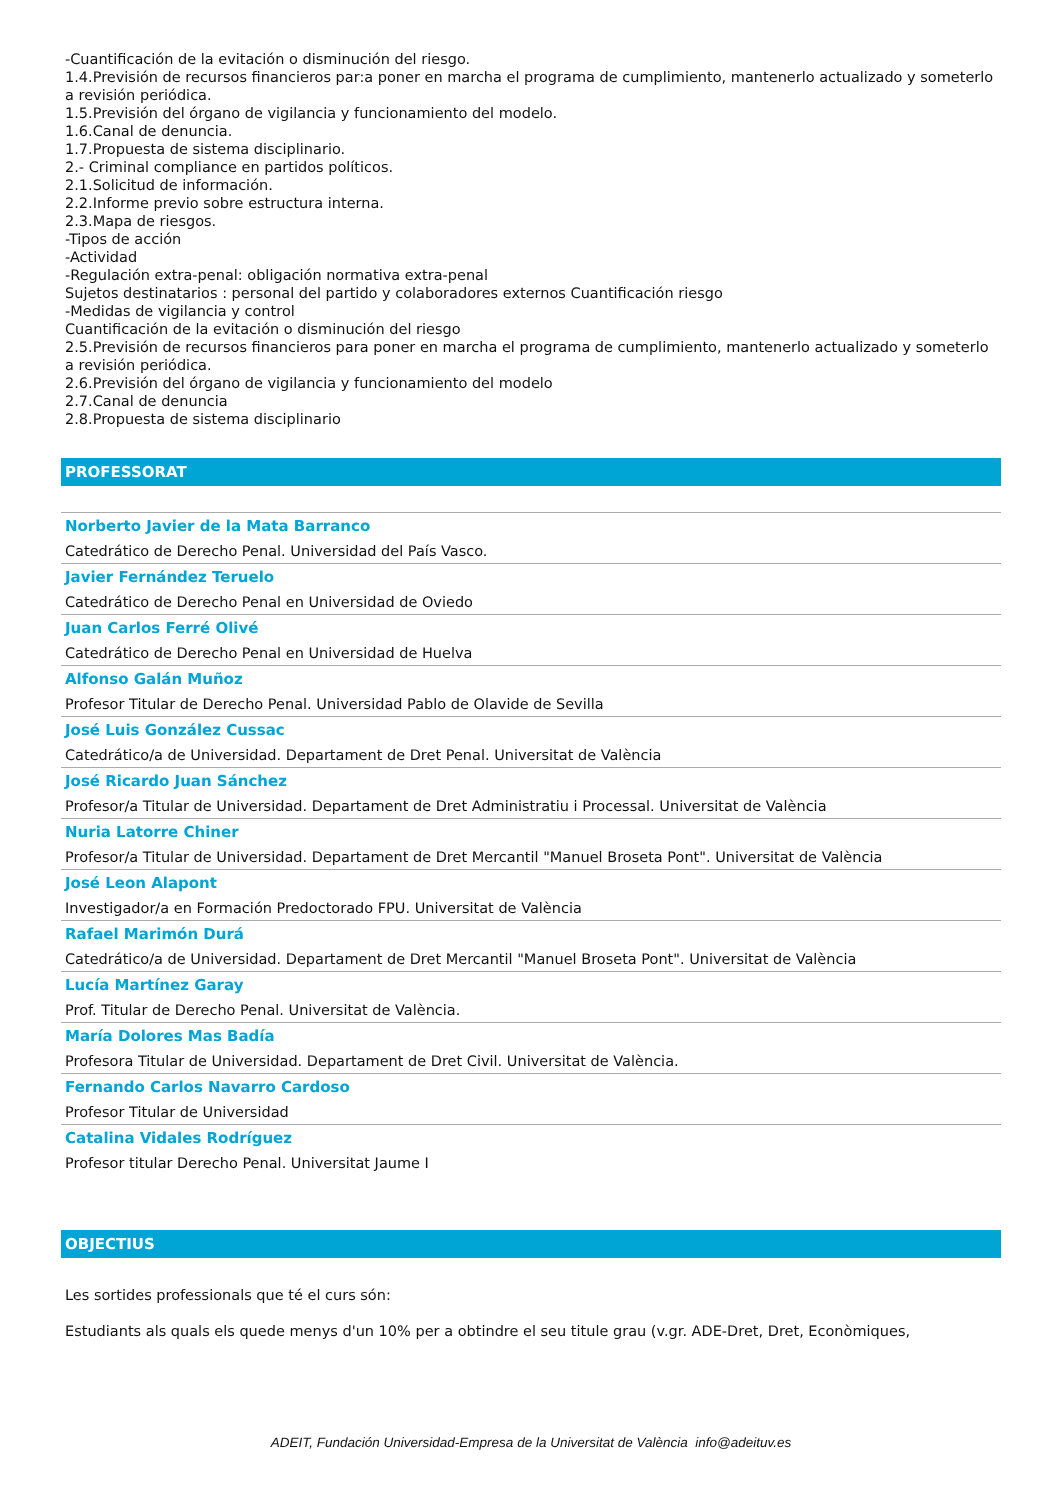-Cuantificación de la evitación o disminución del riesgo.
1.4.Previsión de recursos financieros par:a poner en marcha el programa de cumplimiento, mantenerlo actualizado y someterlo a revisión periódica.
1.5.Previsión del órgano de vigilancia y funcionamiento del modelo.
1.6.Canal de denuncia.
1.7.Propuesta de sistema disciplinario.
2.- Criminal compliance en partidos políticos.
2.1.Solicitud de información.
2.2.Informe previo sobre estructura interna.
2.3.Mapa de riesgos.
-Tipos de acción
-Actividad
-Regulación extra-penal: obligación normativa extra-penal
Sujetos destinatarios : personal del partido y colaboradores externos Cuantificación riesgo
-Medidas de vigilancia y control
Cuantificación de la evitación o disminución del riesgo
2.5.Previsión de recursos financieros para poner en marcha el programa de cumplimiento, mantenerlo actualizado y someterlo a revisión periódica.
2.6.Previsión del órgano de vigilancia y funcionamiento del modelo
2.7.Canal de denuncia
2.8.Propuesta de sistema disciplinario
PROFESSORAT
Norberto Javier de la Mata Barranco
Catedrático de Derecho Penal. Universidad del País Vasco.
Javier Fernández Teruelo
Catedrático de Derecho Penal en Universidad de Oviedo
Juan Carlos Ferré Olivé
Catedrático de Derecho Penal en Universidad de Huelva
Alfonso Galán Muñoz
Profesor Titular de Derecho Penal. Universidad Pablo de Olavide de Sevilla
José Luis González Cussac
Catedrático/a de Universidad. Departament de Dret Penal. Universitat de València
José Ricardo Juan Sánchez
Profesor/a Titular de Universidad. Departament de Dret Administratiu i Processal. Universitat de València
Nuria Latorre Chiner
Profesor/a Titular de Universidad. Departament de Dret Mercantil "Manuel Broseta Pont". Universitat de València
José Leon Alapont
Investigador/a en Formación Predoctorado FPU. Universitat de València
Rafael Marimón Durá
Catedrático/a de Universidad. Departament de Dret Mercantil "Manuel Broseta Pont". Universitat de València
Lucía Martínez Garay
Prof. Titular de Derecho Penal. Universitat de València.
María Dolores Mas Badía
Profesora Titular de Universidad. Departament de Dret Civil. Universitat de València.
Fernando Carlos Navarro Cardoso
Profesor Titular de Universidad
Catalina Vidales Rodríguez
Profesor titular Derecho Penal. Universitat Jaume I
OBJECTIUS
Les sortides professionals que té el curs són:
Estudiants als quals els quede menys d'un 10% per a obtindre el seu titule grau (v.gr. ADE-Dret, Dret, Econòmiques,
ADEIT, Fundación Universidad-Empresa de la Universitat de València info@adeituv.es